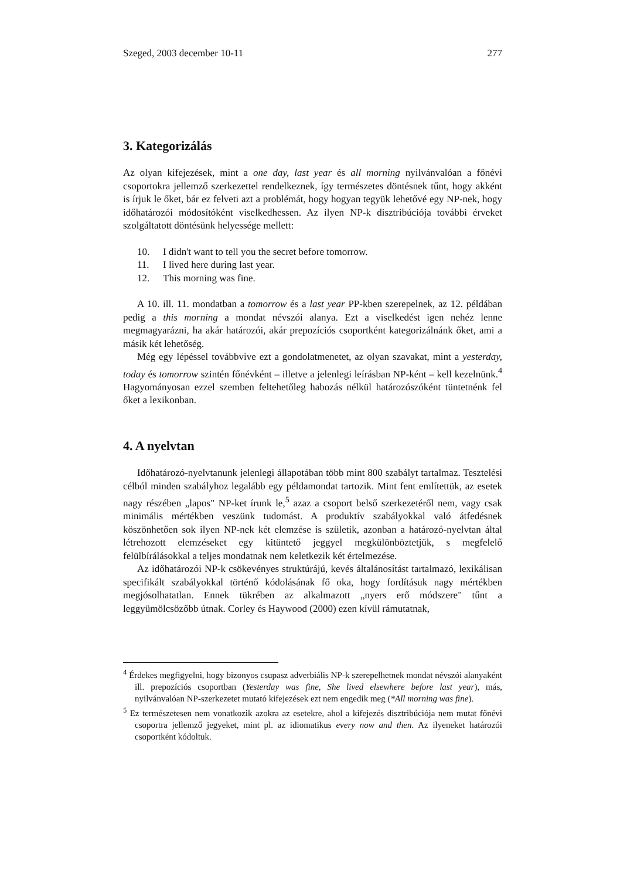Szeged, 2003 december 10-11 277
3. Kategorizálás
Az olyan kifejezések, mint a one day, last year és all morning nyilvánvalóan a főnévi csoportokra jellemző szerkezettel rendelkeznek, így természetes döntésnek tűnt, hogy akként is írjuk le őket, bár ez felveti azt a problémát, hogy hogyan tegyük lehetővé egy NP-nek, hogy időhatározói módosítóként viselkedhessen. Az ilyen NP-k disztribúciója további érveket szolgáltatott döntésünk helyessége mellett:
10. I didn't want to tell you the secret before tomorrow.
11. I lived here during last year.
12. This morning was fine.
A 10. ill. 11. mondatban a tomorrow és a last year PP-kben szerepelnek, az 12. példában pedig a this morning a mondat névszói alanya. Ezt a viselkedést igen nehéz lenne megmagyarázni, ha akár határozói, akár prepozíciós csoportként kategorizálnánk őket, ami a másik két lehetőség.
Még egy lépéssel továbbvive ezt a gondolatmenetet, az olyan szavakat, mint a yesterday, today és tomorrow szintén főnévként – illetve a jelenlegi leírásban NP-ként – kell kezelnünk.<sup>4</sup> Hagyományosan ezzel szemben feltehetőleg habozás nélkül határozószóként tüntetnénk fel őket a lexikonban.
4. A nyelvtan
Időhatározó-nyelvtanunk jelenlegi állapotában több mint 800 szabályt tartalmaz. Tesztelési célból minden szabályhoz legalább egy példamondat tartozik. Mint fent említettük, az esetek nagy részében „lapos" NP-ket írunk le,<sup>5</sup> azaz a csoport belső szerkezetéről nem, vagy csak minimális mértékben veszünk tudomást. A produktív szabályokkal való átfedésnek köszönhetően sok ilyen NP-nek két elemzése is születik, azonban a határozó-nyelvtan által létrehozott elemzéseket egy kitüntető jeggyel megkülönböztetjük, s megfelelő felülbírálásokkal a teljes mondatnak nem keletkezik két értelmezése.
Az időhatározói NP-k csökevényes struktúrájú, kevés általánosítást tartalmazó, lexikálisan specifikált szabályokkal történő kódolásának fő oka, hogy fordításuk nagy mértékben megjósolhatatlan. Ennek tükrében az alkalmazott „nyers erő módszere" tűnt a leggyümölcsözőbb útnak. Corley és Haywood (2000) ezen kívül rámutatnak,
<sup>4</sup> Érdekes megfigyelni, hogy bizonyos csupasz adverbiális NP-k szerepelhetnek mondat névszói alanyaként ill. prepozíciós csoportban (Yesterday was fine, She lived elsewhere before last year), más, nyilvánvalóan NP-szerkezetet mutató kifejezések ezt nem engedik meg (*All morning was fine).
<sup>5</sup> Ez természetesen nem vonatkozik azokra az esetekre, ahol a kifejezés disztribúciója nem mutat főnévi csoportra jellemző jegyeket, mint pl. az idiomatikus every now and then. Az ilyeneket határozói csoportként kódoltuk.